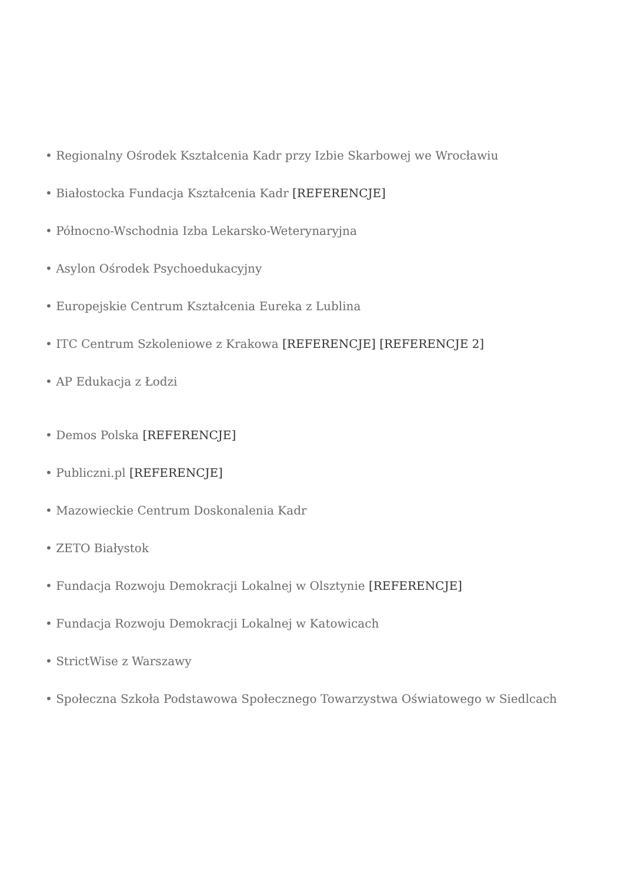• Regionalny Ośrodek Kształcenia Kadr przy Izbie Skarbowej we Wrocławiu
• Białostocka Fundacja Kształcenia Kadr [REFERENCJE]
• Północno-Wschodnia Izba Lekarsko-Weterynaryjna
• Asylon Ośrodek Psychoedukacyjny
• Europejskie Centrum Kształcenia Eureka z Lublina
• ITC Centrum Szkoleniowe z Krakowa [REFERENCJE] [REFERENCJE 2]
• AP Edukacja z Łodzi
• Demos Polska [REFERENCJE]
• Publiczni.pl [REFERENCJE]
• Mazowieckie Centrum Doskonalenia Kadr
• ZETO Białystok
• Fundacja Rozwoju Demokracji Lokalnej w Olsztynie [REFERENCJE]
• Fundacja Rozwoju Demokracji Lokalnej w Katowicach
• StrictWise z Warszawy
• Społeczna Szkoła Podstawowa Społecznego Towarzystwa Oświatowego w Siedlcach